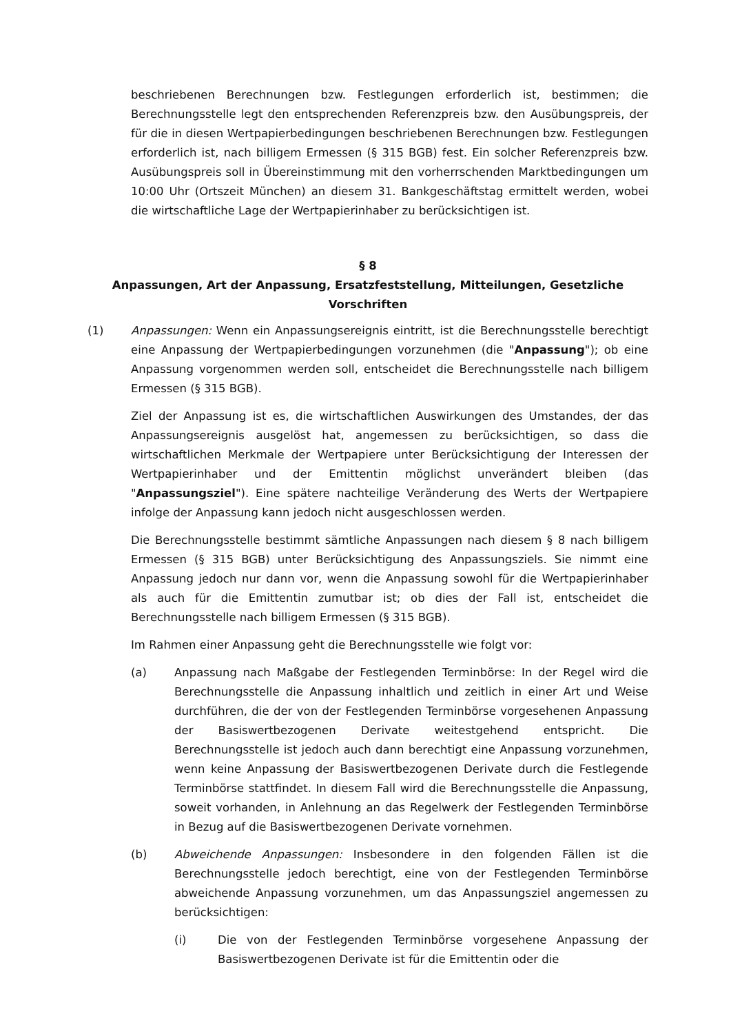beschriebenen Berechnungen bzw. Festlegungen erforderlich ist, bestimmen; die Berechnungsstelle legt den entsprechenden Referenzpreis bzw. den Ausübungspreis, der für die in diesen Wertpapierbedingungen beschriebenen Berechnungen bzw. Festlegungen erforderlich ist, nach billigem Ermessen (§ 315 BGB) fest. Ein solcher Referenzpreis bzw. Ausübungspreis soll in Übereinstimmung mit den vorherrschenden Marktbedingungen um 10:00 Uhr (Ortszeit München) an diesem 31. Bankgeschäftstag ermittelt werden, wobei die wirtschaftliche Lage der Wertpapierinhaber zu berücksichtigen ist.
§ 8
Anpassungen, Art der Anpassung, Ersatzfeststellung, Mitteilungen, Gesetzliche Vorschriften
(1) Anpassungen: Wenn ein Anpassungsereignis eintritt, ist die Berechnungsstelle berechtigt eine Anpassung der Wertpapierbedingungen vorzunehmen (die "Anpassung"); ob eine Anpassung vorgenommen werden soll, entscheidet die Berechnungsstelle nach billigem Ermessen (§ 315 BGB).
Ziel der Anpassung ist es, die wirtschaftlichen Auswirkungen des Umstandes, der das Anpassungsereignis ausgelöst hat, angemessen zu berücksichtigen, so dass die wirtschaftlichen Merkmale der Wertpapiere unter Berücksichtigung der Interessen der Wertpapierinhaber und der Emittentin möglichst unverändert bleiben (das "Anpassungsziel"). Eine spätere nachteilige Veränderung des Werts der Wertpapiere infolge der Anpassung kann jedoch nicht ausgeschlossen werden.
Die Berechnungsstelle bestimmt sämtliche Anpassungen nach diesem § 8 nach billigem Ermessen (§ 315 BGB) unter Berücksichtigung des Anpassungsziels. Sie nimmt eine Anpassung jedoch nur dann vor, wenn die Anpassung sowohl für die Wertpapierinhaber als auch für die Emittentin zumutbar ist; ob dies der Fall ist, entscheidet die Berechnungsstelle nach billigem Ermessen (§ 315 BGB).
Im Rahmen einer Anpassung geht die Berechnungsstelle wie folgt vor:
(a) Anpassung nach Maßgabe der Festlegenden Terminbörse: In der Regel wird die Berechnungsstelle die Anpassung inhaltlich und zeitlich in einer Art und Weise durchführen, die der von der Festlegenden Terminbörse vorgesehenen Anpassung der Basiswertbezogenen Derivate weitestgehend entspricht. Die Berechnungsstelle ist jedoch auch dann berechtigt eine Anpassung vorzunehmen, wenn keine Anpassung der Basiswertbezogenen Derivate durch die Festlegende Terminbörse stattfindet. In diesem Fall wird die Berechnungsstelle die Anpassung, soweit vorhanden, in Anlehnung an das Regelwerk der Festlegenden Terminbörse in Bezug auf die Basiswertbezogenen Derivate vornehmen.
(b) Abweichende Anpassungen: Insbesondere in den folgenden Fällen ist die Berechnungsstelle jedoch berechtigt, eine von der Festlegenden Terminbörse abweichende Anpassung vorzunehmen, um das Anpassungsziel angemessen zu berücksichtigen:
(i) Die von der Festlegenden Terminbörse vorgesehene Anpassung der Basiswertbezogenen Derivate ist für die Emittentin oder die